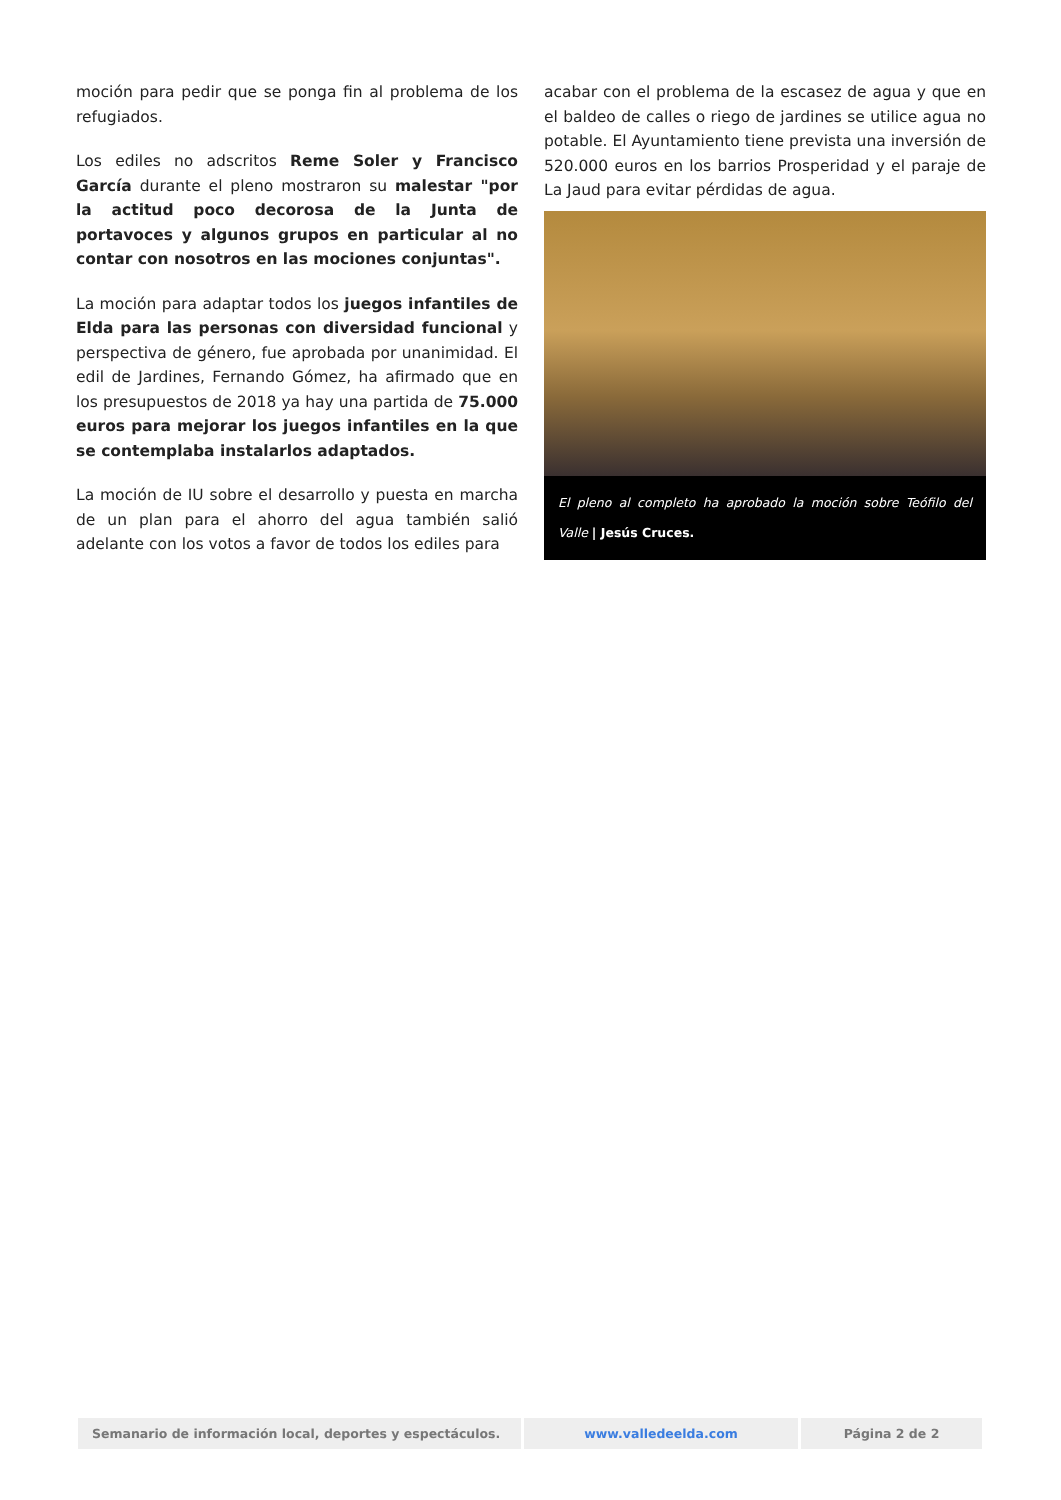moción para pedir que se ponga fin al problema de los refugiados.
Los ediles no adscritos Reme Soler y Francisco García durante el pleno mostraron su malestar "por la actitud poco decorosa de la Junta de portavoces y algunos grupos en particular al no contar con nosotros en las mociones conjuntas".
La moción para adaptar todos los juegos infantiles de Elda para las personas con diversidad funcional y perspectiva de género, fue aprobada por unanimidad. El edil de Jardines, Fernando Gómez, ha afirmado que en los presupuestos de 2018 ya hay una partida de 75.000 euros para mejorar los juegos infantiles en la que se contemplaba instalarlos adaptados.
La moción de IU sobre el desarrollo y puesta en marcha de un plan para el ahorro del agua también salió adelante con los votos a favor de todos los ediles para
acabar con el problema de la escasez de agua y que en el baldeo de calles o riego de jardines se utilice agua no potable. El Ayuntamiento tiene prevista una inversión de 520.000 euros en los barrios Prosperidad y el paraje de La Jaud para evitar pérdidas de agua.
El pleno al completo ha aprobado la moción sobre Teófilo del Valle | Jesús Cruces.
Semanario de información local, deportes y espectáculos.
www.valledeelda.com Página 2 de 2